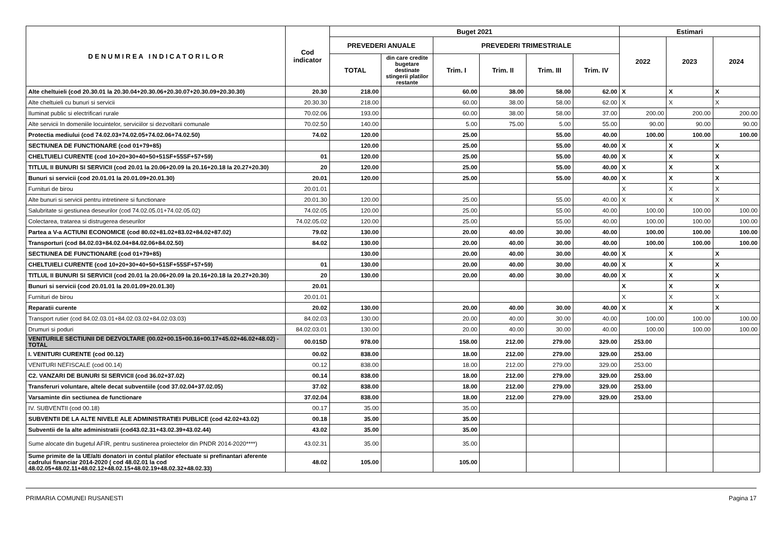| D E N U M I R E A I N D I C A T O R I L O R | Cod indicator | Buget 2021 | | | | | | Estimari | | |
| --- | --- | --- | --- | --- | --- | --- | --- | --- | --- | --- |
| | | PREVEDERI ANUALE | | PREVEDERI TRIMESTRIALE | | | | 2022 | 2023 | 2024 |
| | | TOTAL | din care credite bugetare destinate stingerii platilor restante | Trim. I | Trim. II | Trim. III | Trim. IV | | | |
| Alte cheltuieli (cod 20.30.01 la 20.30.04+20.30.06+20.30.07+20.30.09+20.30.30) | 20.30 | 218.00 | | 60.00 | 38.00 | 58.00 | 62.00 | X | X | X |
| Alte cheltuieli cu bunuri si servicii | 20.30.30 | 218.00 | | 60.00 | 38.00 | 58.00 | 62.00 | X | X | X |
| Iluminat public si electrificari rurale | 70.02.06 | 193.00 | | 60.00 | 38.00 | 58.00 | 37.00 | 200.00 | 200.00 | 200.00 |
| Alte servicii In domeniile locuintelor, serviciilor si dezvoltarii comunale | 70.02.50 | 140.00 | | 5.00 | 75.00 | 5.00 | 55.00 | 90.00 | 90.00 | 90.00 |
| Protectia mediului (cod 74.02.03+74.02.05+74.02.06+74.02.50) | 74.02 | 120.00 | | 25.00 | | 55.00 | 40.00 | 100.00 | 100.00 | 100.00 |
| SECTIUNEA DE FUNCTIONARE (cod 01+79+85) | | 120.00 | | 25.00 | | 55.00 | 40.00 | X | X | X |
| CHELTUIELI CURENTE (cod 10+20+30+40+50+51SF+55SF+57+59) | 01 | 120.00 | | 25.00 | | 55.00 | 40.00 | X | X | X |
| TITLUL II BUNURI SI SERVICII (cod 20.01 la 20.06+20.09 la 20.16+20.18 la 20.27+20.30) | 20 | 120.00 | | 25.00 | | 55.00 | 40.00 | X | X | X |
| Bunuri si servicii (cod 20.01.01 la 20.01.09+20.01.30) | 20.01 | 120.00 | | 25.00 | | 55.00 | 40.00 | X | X | X |
| Furnituri de birou | 20.01.01 | | | | | | | X | X | X |
| Alte bunuri si servicii pentru intretinere si functionare | 20.01.30 | 120.00 | | 25.00 | | 55.00 | 40.00 | X | X | X |
| Salubritate si gestiunea deseurilor (cod 74.02.05.01+74.02.05.02) | 74.02.05 | 120.00 | | 25.00 | | 55.00 | 40.00 | 100.00 | 100.00 | 100.00 |
| Colectarea, tratarea si distrugerea deseurilor | 74.02.05.02 | 120.00 | | 25.00 | | 55.00 | 40.00 | 100.00 | 100.00 | 100.00 |
| Partea a V-a ACTIUNI ECONOMICE (cod 80.02+81.02+83.02+84.02+87.02) | 79.02 | 130.00 | | 20.00 | 40.00 | 30.00 | 40.00 | 100.00 | 100.00 | 100.00 |
| Transporturi (cod 84.02.03+84.02.04+84.02.06+84.02.50) | 84.02 | 130.00 | | 20.00 | 40.00 | 30.00 | 40.00 | 100.00 | 100.00 | 100.00 |
| SECTIUNEA DE FUNCTIONARE (cod 01+79+85) | | 130.00 | | 20.00 | 40.00 | 30.00 | 40.00 | X | X | X |
| CHELTUIELI CURENTE (cod 10+20+30+40+50+51SF+55SF+57+59) | 01 | 130.00 | | 20.00 | 40.00 | 30.00 | 40.00 | X | X | X |
| TITLUL II BUNURI SI SERVICII (cod 20.01 la 20.06+20.09 la 20.16+20.18 la 20.27+20.30) | 20 | 130.00 | | 20.00 | 40.00 | 30.00 | 40.00 | X | X | X |
| Bunuri si servicii (cod 20.01.01 la 20.01.09+20.01.30) | 20.01 | | | | | | | X | X | X |
| Furnituri de birou | 20.01.01 | | | | | | | X | X | X |
| Reparatii curente | 20.02 | 130.00 | | 20.00 | 40.00 | 30.00 | 40.00 | X | X | X |
| Transport rutier (cod 84.02.03.01+84.02.03.02+84.02.03.03) | 84.02.03 | 130.00 | | 20.00 | 40.00 | 30.00 | 40.00 | 100.00 | 100.00 | 100.00 |
| Drumuri si poduri | 84.02.03.01 | 130.00 | | 20.00 | 40.00 | 30.00 | 40.00 | 100.00 | 100.00 | 100.00 |
| VENITURILE SECTIUNII DE DEZVOLTARE (00.02+00.15+00.16+00.17+45.02+46.02+48.02) - TOTAL | 00.01SD | 978.00 | | 158.00 | 212.00 | 279.00 | 329.00 | 253.00 | | |
| I. VENITURI CURENTE (cod 00.12) | 00.02 | 838.00 | | 18.00 | 212.00 | 279.00 | 329.00 | 253.00 | | |
| VENITURI NEFISCALE (cod 00.14) | 00.12 | 838.00 | | 18.00 | 212.00 | 279.00 | 329.00 | 253.00 | | |
| C2. VANZARI DE BUNURI SI SERVICII (cod 36.02+37.02) | 00.14 | 838.00 | | 18.00 | 212.00 | 279.00 | 329.00 | 253.00 | | |
| Transferuri voluntare, altele decat subventiile (cod 37.02.04+37.02.05) | 37.02 | 838.00 | | 18.00 | 212.00 | 279.00 | 329.00 | 253.00 | | |
| Varsaminte din sectiunea de functionare | 37.02.04 | 838.00 | | 18.00 | 212.00 | 279.00 | 329.00 | 253.00 | | |
| IV. SUBVENTII (cod 00.18) | 00.17 | 35.00 | | 35.00 | | | | | | |
| SUBVENTII DE LA ALTE NIVELE ALE ADMINISTRATIEI PUBLICE (cod 42.02+43.02) | 00.18 | 35.00 | | 35.00 | | | | | | |
| Subventii de la alte administratii (cod43.02.31+43.02.39+43.02.44) | 43.02 | 35.00 | | 35.00 | | | | | | |
| Sume alocate din bugetul AFIR, pentru sustinerea proiectelor din PNDR 2014-2020****) | 43.02.31 | 35.00 | | 35.00 | | | | | | |
| Sume primite de la UE/alti donatori in contul platilor efectuate si prefinantari aferente cadrului financiar 2014-2020 ( cod 48.02.01 la cod 48.02.05+48.02.11+48.02.12+48.02.15+48.02.19+48.02.32+48.02.33) | 48.02 | 105.00 | | 105.00 | | | | | | |
PRIMARIA COMUNEI RUSANESTI Pagina 17